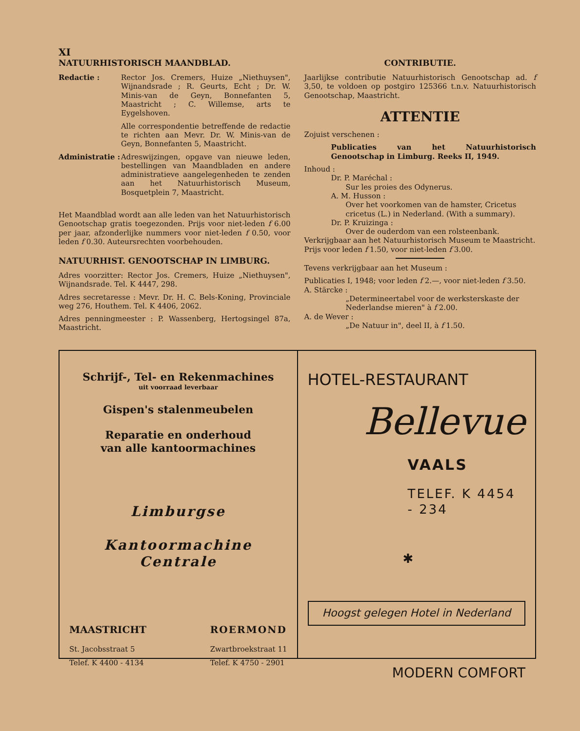XI
NATUURHISTORISCH MAANDBLAD.
Redactie : Rector Jos. Cremers, Huize „Niethuysen", Wijnandsrade ; R. Geurts, Echt ; Dr. W. Minis-van de Geyn, Bonnefanten 5, Maastricht ; C. Willemse, arts te Eygelshoven.
Alle correspondentie betreffende de redactie te richten aan Mevr. Dr. W. Minis-van de Geyn, Bonnefanten 5, Maastricht.
Administratie :
Adreswijzingen, opgave van nieuwe leden, bestellingen van Maandbladen en andere administratieve aangelegenheden te zenden aan het Natuurhistorisch Museum, Bosquetplein 7, Maastricht.
Het Maandblad wordt aan alle leden van het Natuurhistorisch Genootschap gratis toegezonden. Prijs voor niet-leden f 6.00 per jaar, afzonderlijke nummers voor niet-leden f 0.50, voor leden f 0.30. Auteursrechten voorbehouden.
NATUURHIST. GENOOTSCHAP IN LIMBURG.
Adres voorzitter: Rector Jos. Cremers, Huize „Niethuysen", Wijnandsrade. Tel. K 4447, 298.
Adres secretaresse : Mevr. Dr. H. C. Bels-Koning, Provinciale weg 276, Houthem. Tel. K 4406, 2062.
Adres penningmeester : P. Wassenberg, Hertogsingel 87a, Maastricht.
CONTRIBUTIE.
Jaarlijkse contributie Natuurhistorisch Genootschap ad. f 3,50, te voldoen op postgiro 125366 t.n.v. Natuurhistorisch Genootschap, Maastricht.
ATTENTIE
Zojuist verschenen :
Publicaties van het Natuurhistorisch Genootschap in Limburg. Reeks II, 1949.
Inhoud :
Dr. P. Maréchal :
Sur les proies des Odynerus.
A. M. Husson :
Over het voorkomen van de hamster, Cricetus cricetus (L.) in Nederland. (With a summary).
Dr. P. Kruizinga :
Over de ouderdom van een rolsteenbank.
Verkrijgbaar aan het Natuurhistorisch Museum te Maastricht.
Prijs voor leden f 1.50, voor niet-leden f 3.00.
Tevens verkrijgbaar aan het Museum :
Publicaties I, 1948; voor leden f 2.—, voor niet-leden f 3.50.
A. Stärcke :
„Determineertabel voor de werksterskaste der Nederlandse mieren" à f 2.00.
A. de Wever :
„De Natuur in", deel II, à f 1.50.
Schrijf-, Tel- en Rekenmachines
uit voorraad leverbaar
Gispen's stalenmeubelen
Reparatie en onderhoud
van alle kantoormachines
Limburgse
Kantoormachine Centrale
MAASTRICHT
St. Jacobsstraat 5
Telef. K 4400 - 4134
ROERMOND
Zwartbroekstraat 11
Telef. K 4750 - 2901
HOTEL-RESTAURANT
Bellevue
VAALS
TELEF. K 4454 - 234
✱
Hoogst gelegen Hotel in Nederland
MODERN COMFORT